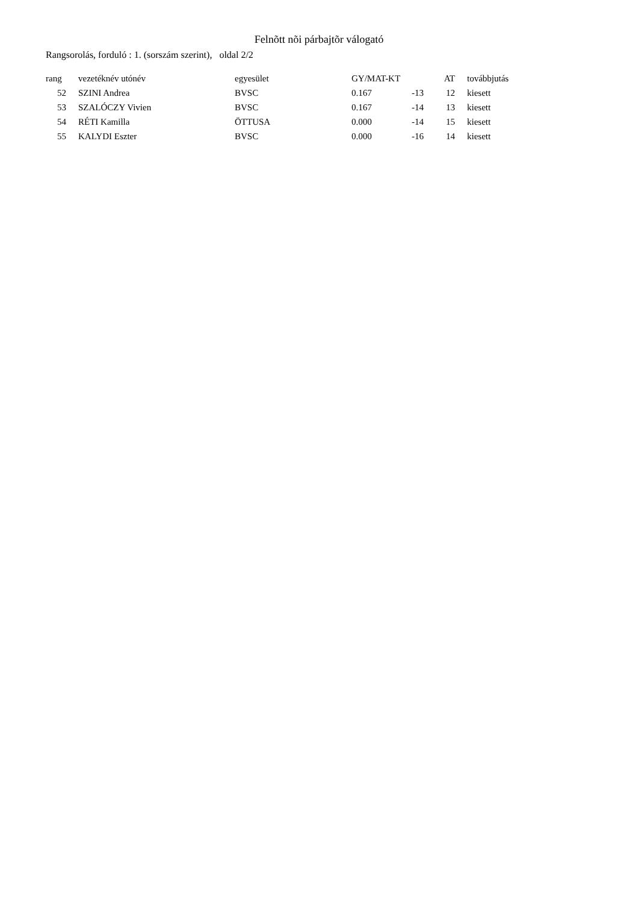Felnõtt nõi párbajtõr válogató
Rangsorolás, forduló : 1. (sorszám szerint), oldal 2/2
| rang | vezetéknév utónév | egyesület | GY/MAT-KT | | AT | továbbjutás |
| --- | --- | --- | --- | --- | --- | --- |
| 52 | SZINI Andrea | BVSC | 0.167 | -13 | 12 | kiesett |
| 53 | SZALÓCZY Vivien | BVSC | 0.167 | -14 | 13 | kiesett |
| 54 | RÉTI Kamilla | ÖTTUSA | 0.000 | -14 | 15 | kiesett |
| 55 | KALYDI Eszter | BVSC | 0.000 | -16 | 14 | kiesett |